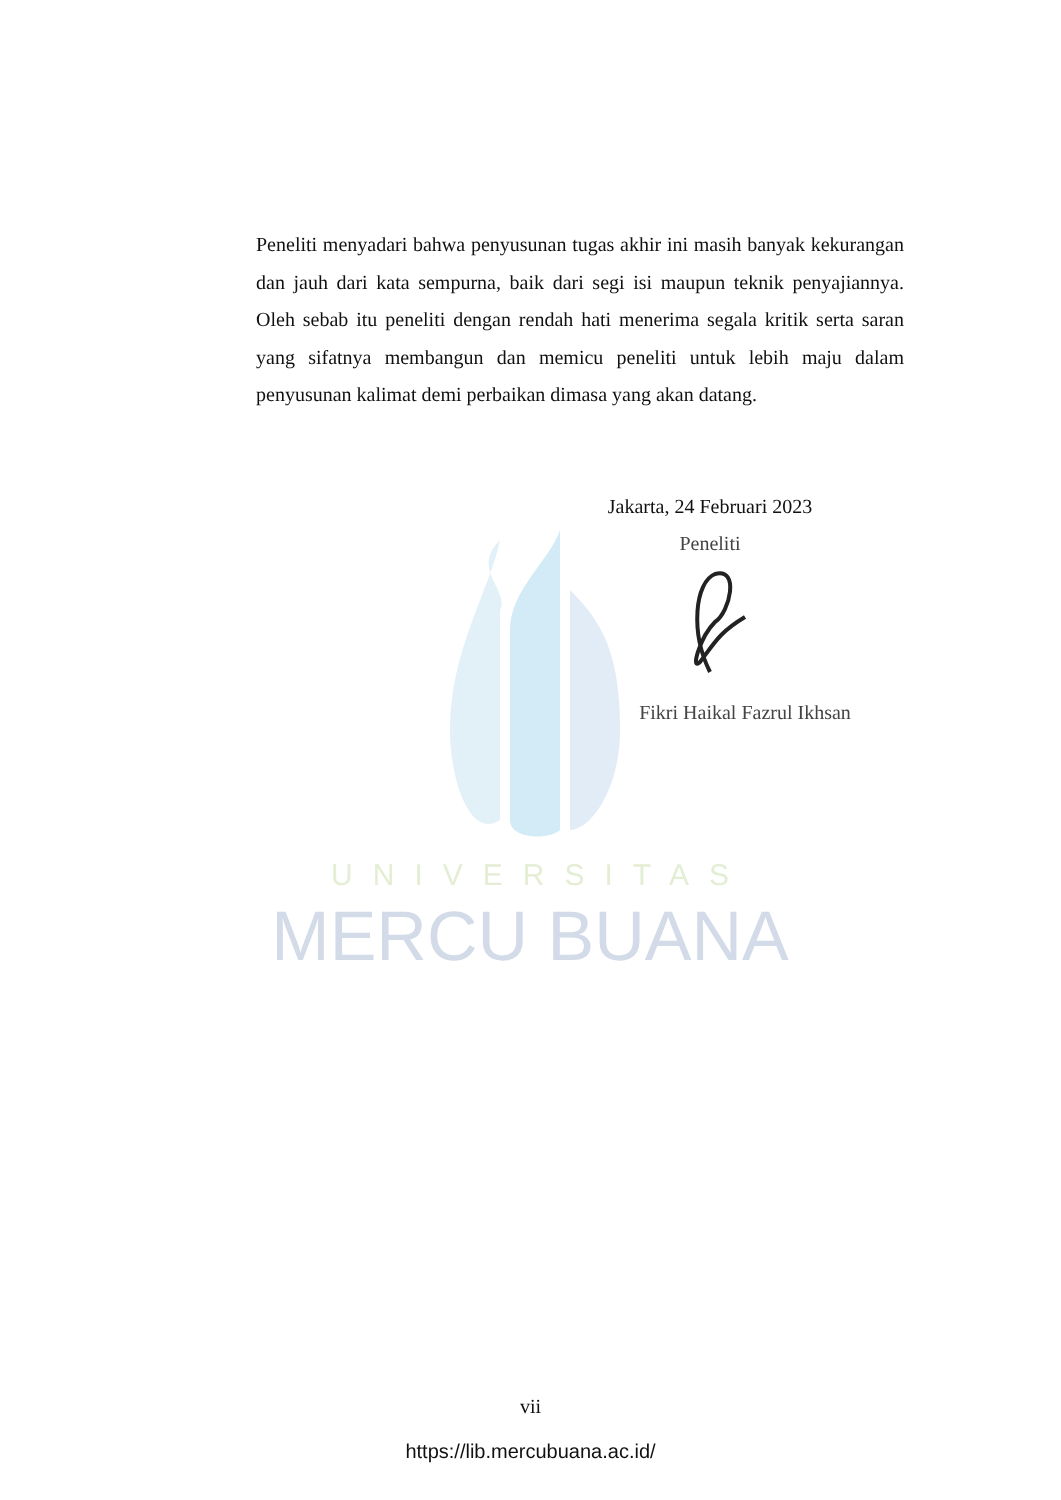UNIVERSITAS
MERCU BUANA
Peneliti menyadari bahwa penyusunan tugas akhir ini masih banyak kekurangan dan jauh dari kata sempurna, baik dari segi isi maupun teknik penyajiannya. Oleh sebab itu peneliti dengan rendah hati menerima segala kritik serta saran yang sifatnya membangun dan memicu peneliti untuk lebih maju dalam penyusunan kalimat demi perbaikan dimasa yang akan datang.
Jakarta, 24 Februari 2023
Peneliti
Fikri Haikal Fazrul Ikhsan
vii
https://lib.mercubuana.ac.id/